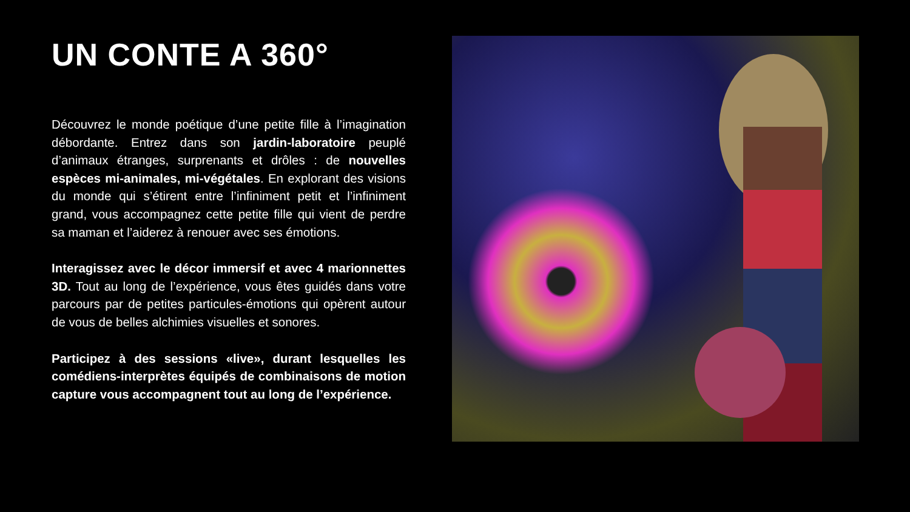UN CONTE A 360°
Découvrez le monde poétique d’une petite fille à l’imagination débordante. Entrez dans son jardin-laboratoire peuplé d’animaux étranges, surprenants et drôles : de nouvelles espèces mi-animales, mi-végétales. En explorant des visions du monde qui s’étirent entre l’infiniment petit et l’infiniment grand, vous accompagnez cette petite fille qui vient de perdre sa maman et l’aiderez à renouer avec ses émotions.
Interagissez avec le décor immersif et avec 4 marionnettes 3D. Tout au long de l’expérience, vous êtes guidés dans votre parcours par de petites particules-émotions qui opèrent autour de vous de belles alchimies visuelles et sonores.
Participez à des sessions «live», durant lesquelles les comédiens-interprètes équipés de combinaisons de motion capture vous accompagnent tout au long de l’expérience.